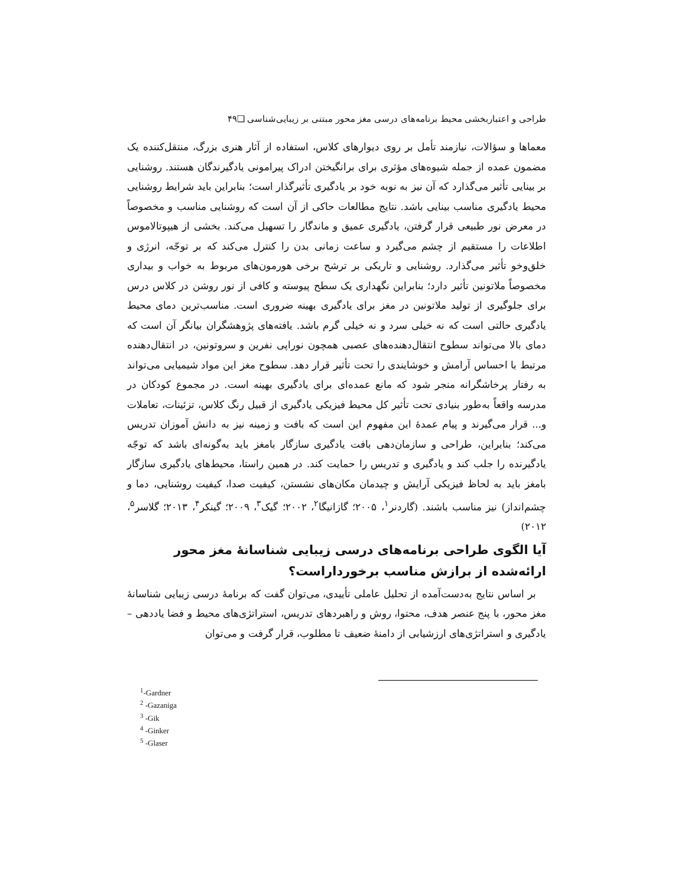طراحی و اعتباربخشی محیط برنامه‌های درسی مغز محور مبتنی بر زیبایی‌شناسی ❑۴۹
معماها و سؤالات، نیازمند تأمل بر روی دیوارهای کلاس، استفاده از آثار هنری بزرگ، منتقل‌کننده یک مضمون عمده از جمله شیوه‌های مؤثری برای برانگیختن ادراک پیرامونی یادگیرندگان هستند. روشنایی بر بینایی تأثیر می‌گذارد که آن نیز به نوبه خود بر یادگیری تأثیرگذار است؛ بنابراین باید شرایط روشنایی محیط یادگیری مناسب بینایی باشد. نتایج مطالعات حاکی از آن است که روشنایی مناسب و مخصوصاً در معرض نور طبیعی قرار گرفتن، یادگیری عمیق و ماندگار را تسهیل می‌کند. بخشی از هیپوتالاموس اطلاعات را مستقیم از چشم می‌گیرد و ساعت زمانی بدن را کنترل می‌کند که بر توجّه، انرژی و خلق‌وخو تأثیر می‌گذارد. روشنایی و تاریکی بر ترشح برخی هورمون‌های مربوط به خواب و بیداری مخصوصاً ملاتونین تأثیر دارد؛ بنابراین نگهداری یک سطح پیوسته و کافی از نور روشن در کلاس درس برای جلوگیری از تولید ملاتونین در مغز برای یادگیری بهینه ضروری است. مناسب‌ترین دمای محیط یادگیری حالتی است که نه خیلی سرد و نه خیلی گرم باشد. یافته‌های پژوهشگران بیانگر آن است که دمای بالا می‌تواند سطوح انتقال‌دهنده‌های عصبی همچون نوراپی نفرین و سروتونین، در انتقال‌دهنده مرتبط با احساس آرامش و خوشایندی را تحت تأثیر قرار دهد. سطوح مغز این مواد شیمیایی می‌تواند به رفتار پرخاشگرانه منجر شود که مانع عمده‌ای برای یادگیری بهینه است. در مجموع کودکان در مدرسه واقعاً به‌طور بنیادی تحت تأثیر کل محیط فیزیکی یادگیری از قبیل رنگ کلاس، تزئینات، تعاملات و... قرار می‌گیرند و پیام عمدهٔ این مفهوم این است که بافت و زمینه نیز به دانش آموزان تدریس می‌کند؛ بنابراین، طراحی و سازمان‌دهی بافت یادگیری سازگار بامغز باید به‌گونه‌ای باشد که توجّه یادگیرنده را جلب کند و یادگیری و تدریس را حمایت کند. در همین راستا، محیط‌های یادگیری سازگار بامغز باید به لحاظ فیزیکی آرایش و چیدمان مکان‌های نشستن، کیفیت صدا، کیفیت روشنایی، دما و چشم‌انداز) نیز مناسب باشند. (گاردنر<sup>۱</sup>، ۲۰۰۵؛ گازانیگا<sup>۲</sup>، ۲۰۰۲؛ گیک<sup>۳</sup>، ۲۰۰۹؛ گینکر<sup>۴</sup>، ۲۰۱۳؛ گلاسر<sup>۵</sup>، ۲۰۱۲)
آیا الگوی طراحی برنامه‌های درسی زیبایی شناسانهٔ مغز محور ارائه‌شده از برازش مناسب برخورداراست؟
بر اساس نتایج به‌دست‌آمده از تحلیل عاملی تأییدی، می‌توان گفت که برنامهٔ درسی زیبایی شناسانهٔ مغز محور، با پنج عنصر هدف، محتوا، روش و راهبردهای تدریس، استراتژی‌های محیط و فضا یاددهی – یادگیری و استراتژی‌های ارزشیابی از دامنهٔ ضعیف تا مطلوب، قرار گرفت و می‌توان
<sup>1</sup>-Gardner
<sup>2</sup> -Gazaniga
<sup>3</sup> -Gik
<sup>4</sup> -Ginker
<sup>5</sup> -Glaser